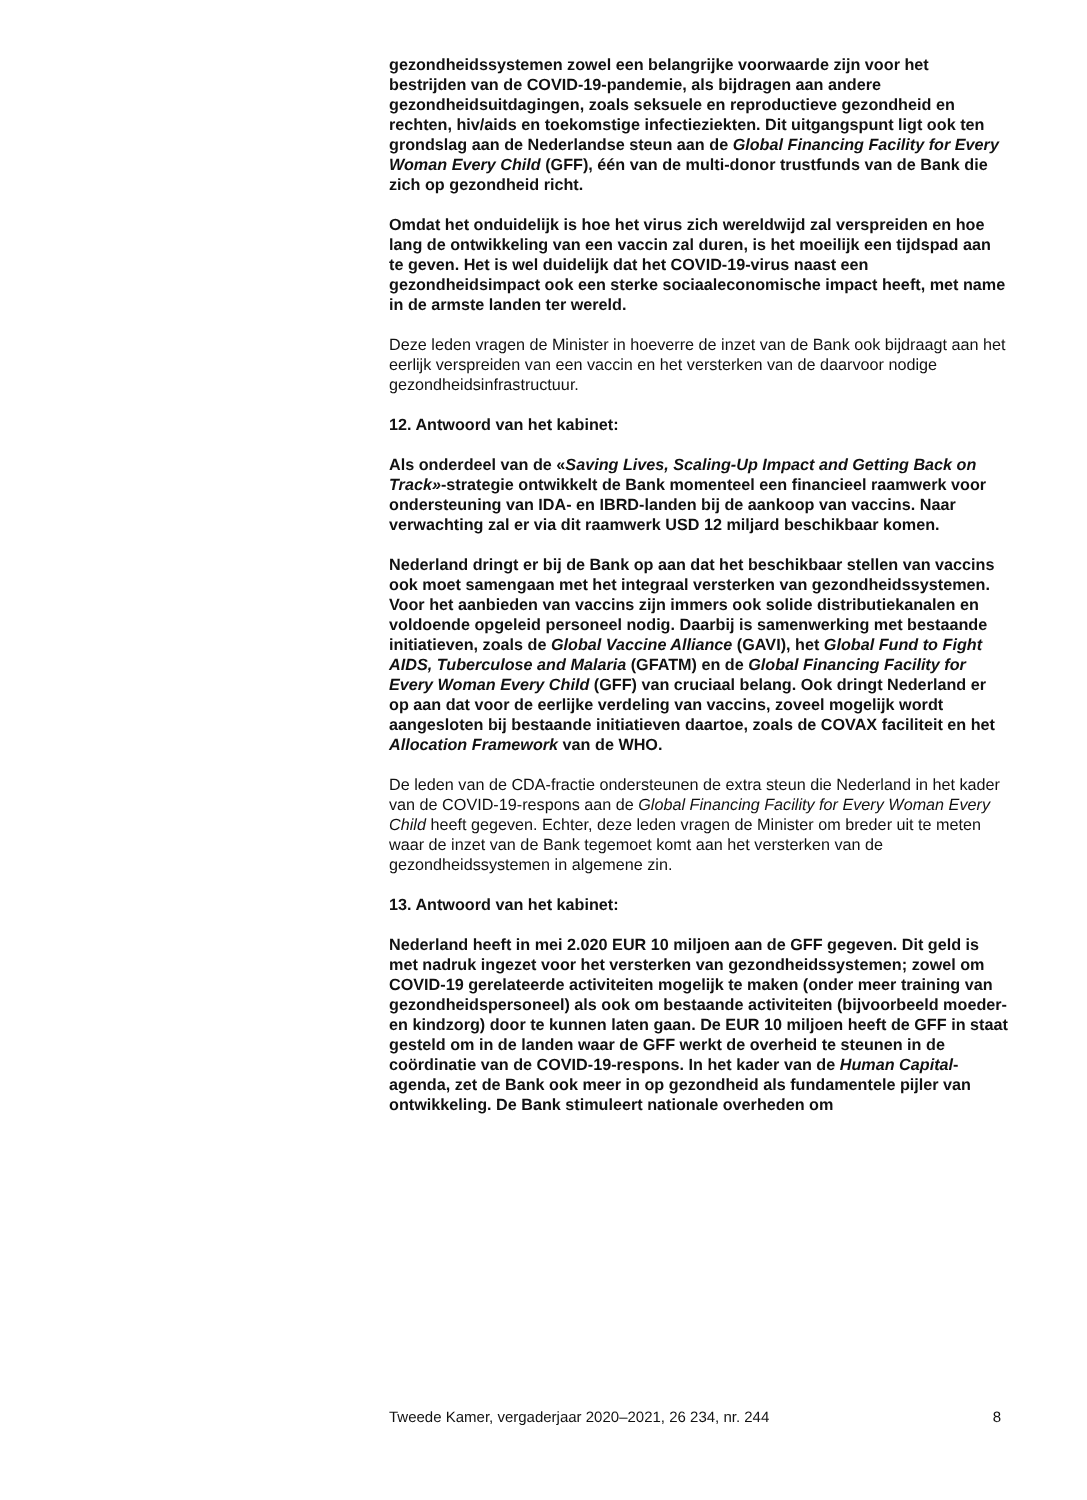gezondheidssystemen zowel een belangrijke voorwaarde zijn voor het bestrijden van de COVID-19-pandemie, als bijdragen aan andere gezondheidsuitdagingen, zoals seksuele en reproductieve gezondheid en rechten, hiv/aids en toekomstige infectieziekten. Dit uitgangspunt ligt ook ten grondslag aan de Nederlandse steun aan de Global Financing Facility for Every Woman Every Child (GFF), één van de multi-donor trustfunds van de Bank die zich op gezondheid richt.
Omdat het onduidelijk is hoe het virus zich wereldwijd zal verspreiden en hoe lang de ontwikkeling van een vaccin zal duren, is het moeilijk een tijdspad aan te geven. Het is wel duidelijk dat het COVID-19-virus naast een gezondheidsimpact ook een sterke sociaaleconomische impact heeft, met name in de armste landen ter wereld.
Deze leden vragen de Minister in hoeverre de inzet van de Bank ook bijdraagt aan het eerlijk verspreiden van een vaccin en het versterken van de daarvoor nodige gezondheidsinfrastructuur.
12. Antwoord van het kabinet:
Als onderdeel van de «Saving Lives, Scaling-Up Impact and Getting Back on Track»-strategie ontwikkelt de Bank momenteel een financieel raamwerk voor ondersteuning van IDA- en IBRD-landen bij de aankoop van vaccins. Naar verwachting zal er via dit raamwerk USD 12 miljard beschikbaar komen.
Nederland dringt er bij de Bank op aan dat het beschikbaar stellen van vaccins ook moet samengaan met het integraal versterken van gezondheidssystemen. Voor het aanbieden van vaccins zijn immers ook solide distributiekanalen en voldoende opgeleid personeel nodig. Daarbij is samenwerking met bestaande initiatieven, zoals de Global Vaccine Alliance (GAVI), het Global Fund to Fight AIDS, Tuberculose and Malaria (GFATM) en de Global Financing Facility for Every Woman Every Child (GFF) van cruciaal belang. Ook dringt Nederland er op aan dat voor de eerlijke verdeling van vaccins, zoveel mogelijk wordt aangesloten bij bestaande initiatieven daartoe, zoals de COVAX faciliteit en het Allocation Framework van de WHO.
De leden van de CDA-fractie ondersteunen de extra steun die Nederland in het kader van de COVID-19-respons aan de Global Financing Facility for Every Woman Every Child heeft gegeven. Echter, deze leden vragen de Minister om breder uit te meten waar de inzet van de Bank tegemoet komt aan het versterken van de gezondheidssystemen in algemene zin.
13. Antwoord van het kabinet:
Nederland heeft in mei 2.020 EUR 10 miljoen aan de GFF gegeven. Dit geld is met nadruk ingezet voor het versterken van gezondheidssystemen; zowel om COVID-19 gerelateerde activiteiten mogelijk te maken (onder meer training van gezondheidspersoneel) als ook om bestaande activiteiten (bijvoorbeeld moeder- en kindzorg) door te kunnen laten gaan. De EUR 10 miljoen heeft de GFF in staat gesteld om in de landen waar de GFF werkt de overheid te steunen in de coördinatie van de COVID-19-respons. In het kader van de Human Capital-agenda, zet de Bank ook meer in op gezondheid als fundamentele pijler van ontwikkeling. De Bank stimuleert nationale overheden om
Tweede Kamer, vergaderjaar 2020–2021, 26 234, nr. 244 8